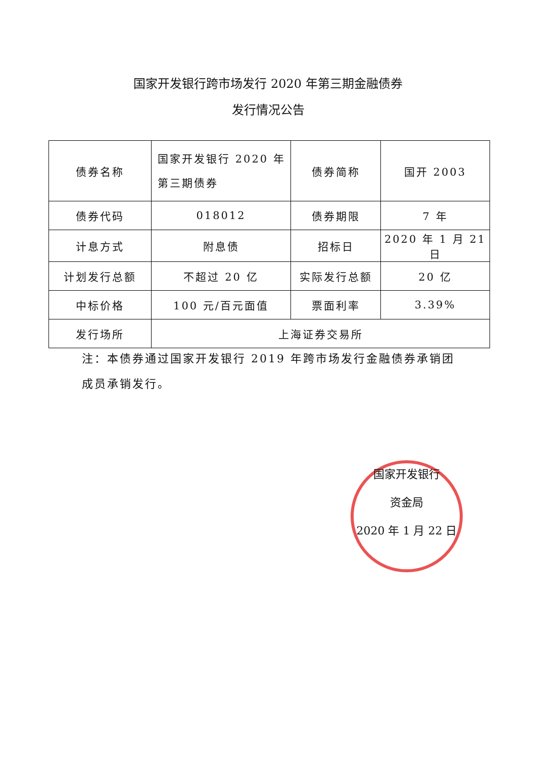国家开发银行跨市场发行 2020 年第三期金融债券
发行情况公告
| 债券名称 | 国家开发银行 2020 年 第三期债券 | 债券简称 | 国开 2003 |
| 债券代码 | 018012 | 债券期限 | 7 年 |
| 计息方式 | 附息债 | 招标日 | 2020 年 1 月 21 日 |
| 计划发行总额 | 不超过 20 亿 | 实际发行总额 | 20 亿 |
| 中标价格 | 100 元/百元面值 | 票面利率 | 3.39% |
| 发行场所 | 上海证券交易所 | | |
注：本债券通过国家开发银行 2019 年跨市场发行金融债券承销团成员承销发行。
国家开发银行
资金局
2020 年 1 月 22 日